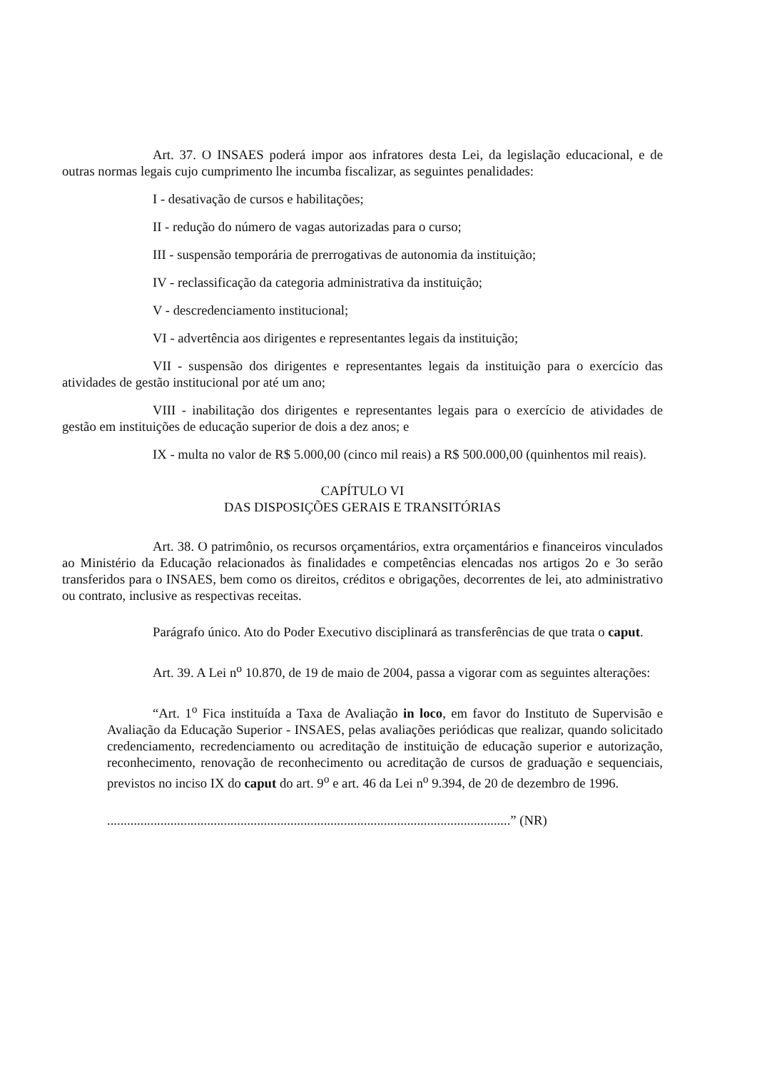Art. 37. O INSAES poderá impor aos infratores desta Lei, da legislação educacional, e de outras normas legais cujo cumprimento lhe incumba fiscalizar, as seguintes penalidades:
I - desativação de cursos e habilitações;
II - redução do número de vagas autorizadas para o curso;
III - suspensão temporária de prerrogativas de autonomia da instituição;
IV - reclassificação da categoria administrativa da instituição;
V - descredenciamento institucional;
VI - advertência aos dirigentes e representantes legais da instituição;
VII - suspensão dos dirigentes e representantes legais da instituição para o exercício das atividades de gestão institucional por até um ano;
VIII - inabilitação dos dirigentes e representantes legais para o exercício de atividades de gestão em instituições de educação superior de dois a dez anos; e
IX - multa no valor de R$ 5.000,00 (cinco mil reais) a R$ 500.000,00 (quinhentos mil reais).
CAPÍTULO VI
DAS DISPOSIÇÕES GERAIS E TRANSITÓRIAS
Art. 38. O patrimônio, os recursos orçamentários, extra orçamentários e financeiros vinculados ao Ministério da Educação relacionados às finalidades e competências elencadas nos artigos 2o e 3o serão transferidos para o INSAES, bem como os direitos, créditos e obrigações, decorrentes de lei, ato administrativo ou contrato, inclusive as respectivas receitas.
Parágrafo único. Ato do Poder Executivo disciplinará as transferências de que trata o caput.
Art. 39. A Lei n<sup>o</sup> 10.870, de 19 de maio de 2004, passa a vigorar com as seguintes alterações:
“Art. 1<sup>o</sup> Fica instituída a Taxa de Avaliação in loco, em favor do Instituto de Supervisão e Avaliação da Educação Superior - INSAES, pelas avaliações periódicas que realizar, quando solicitado credenciamento, recredenciamento ou acreditação de instituição de educação superior e autorização, reconhecimento, renovação de reconhecimento ou acreditação de cursos de graduação e sequenciais, previstos no inciso IX do caput do art. 9<sup>o</sup> e art. 46 da Lei n<sup>o</sup> 9.394, de 20 de dezembro de 1996.
.........................................................................................................................” (NR)